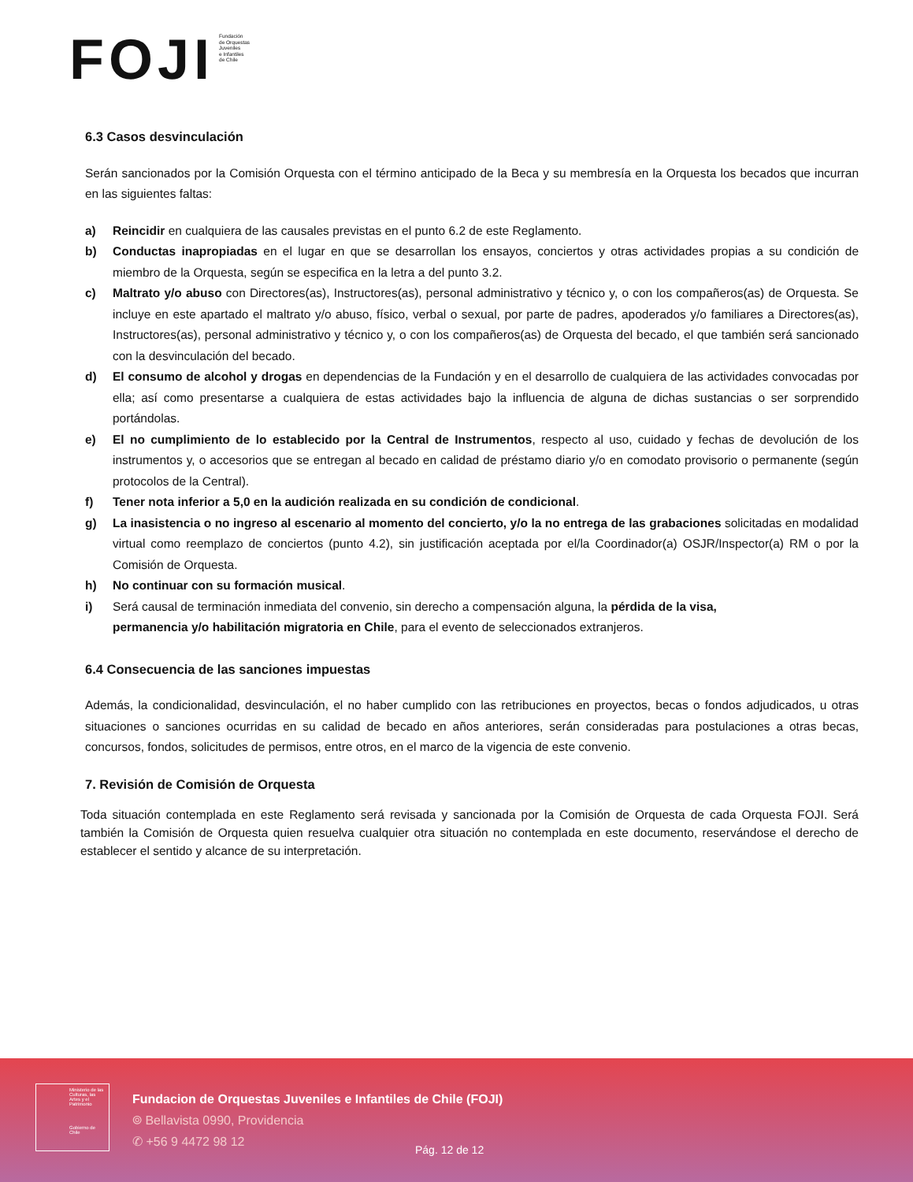FOJI
Fundación
de Orquestas
Juveniles
e Infantiles
de Chile
6.3 Casos desvinculación
Serán sancionados por la Comisión Orquesta con el término anticipado de la Beca y su membresía en la Orquesta los becados que incurran en las siguientes faltas:
a) Reincidir en cualquiera de las causales previstas en el punto 6.2 de este Reglamento.
b) Conductas inapropiadas en el lugar en que se desarrollan los ensayos, conciertos y otras actividades propias a su condición de miembro de la Orquesta, según se especifica en la letra a del punto 3.2.
c) Maltrato y/o abuso con Directores(as), Instructores(as), personal administrativo y técnico y, o con los compañeros(as) de Orquesta. Se incluye en este apartado el maltrato y/o abuso, físico, verbal o sexual, por parte de padres, apoderados y/o familiares a Directores(as), Instructores(as), personal administrativo y técnico y, o con los compañeros(as) de Orquesta del becado, el que también será sancionado con la desvinculación del becado.
d) El consumo de alcohol y drogas en dependencias de la Fundación y en el desarrollo de cualquiera de las actividades convocadas por ella; así como presentarse a cualquiera de estas actividades bajo la influencia de alguna de dichas sustancias o ser sorprendido portándolas.
e) El no cumplimiento de lo establecido por la Central de Instrumentos, respecto al uso, cuidado y fechas de devolución de los instrumentos y, o accesorios que se entregan al becado en calidad de préstamo diario y/o en comodato provisorio o permanente (según protocolos de la Central).
f) Tener nota inferior a 5,0 en la audición realizada en su condición de condicional.
g) La inasistencia o no ingreso al escenario al momento del concierto, y/o la no entrega de las grabaciones solicitadas en modalidad virtual como reemplazo de conciertos (punto 4.2), sin justificación aceptada por el/la Coordinador(a) OSJR/Inspector(a) RM o por la Comisión de Orquesta.
h) No continuar con su formación musical.
i) Será causal de terminación inmediata del convenio, sin derecho a compensación alguna, la pérdida de la visa,
permanencia y/o habilitación migratoria en Chile, para el evento de seleccionados extranjeros.
6.4 Consecuencia de las sanciones impuestas
Además, la condicionalidad, desvinculación, el no haber cumplido con las retribuciones en proyectos, becas o fondos adjudicados, u otras situaciones o sanciones ocurridas en su calidad de becado en años anteriores, serán consideradas para postulaciones a otras becas, concursos, fondos, solicitudes de permisos, entre otros, en el marco de la vigencia de este convenio.
7. Revisión de Comisión de Orquesta
Toda situación contemplada en este Reglamento será revisada y sancionada por la Comisión de Orquesta de cada Orquesta FOJI. Será también la Comisión de Orquesta quien resuelva cualquier otra situación no contemplada en este documento, reservándose el derecho de establecer el sentido y alcance de su interpretación.
Ministerio de las Culturas, las Artes y el Patrimonio
Gobierno de Chile
Fundacion de Orquestas Juveniles e Infantiles de Chile (FOJI)
⌾ Bellavista 0990, Providencia
✆ +56 9 4472 98 12
Pág. 12 de 12